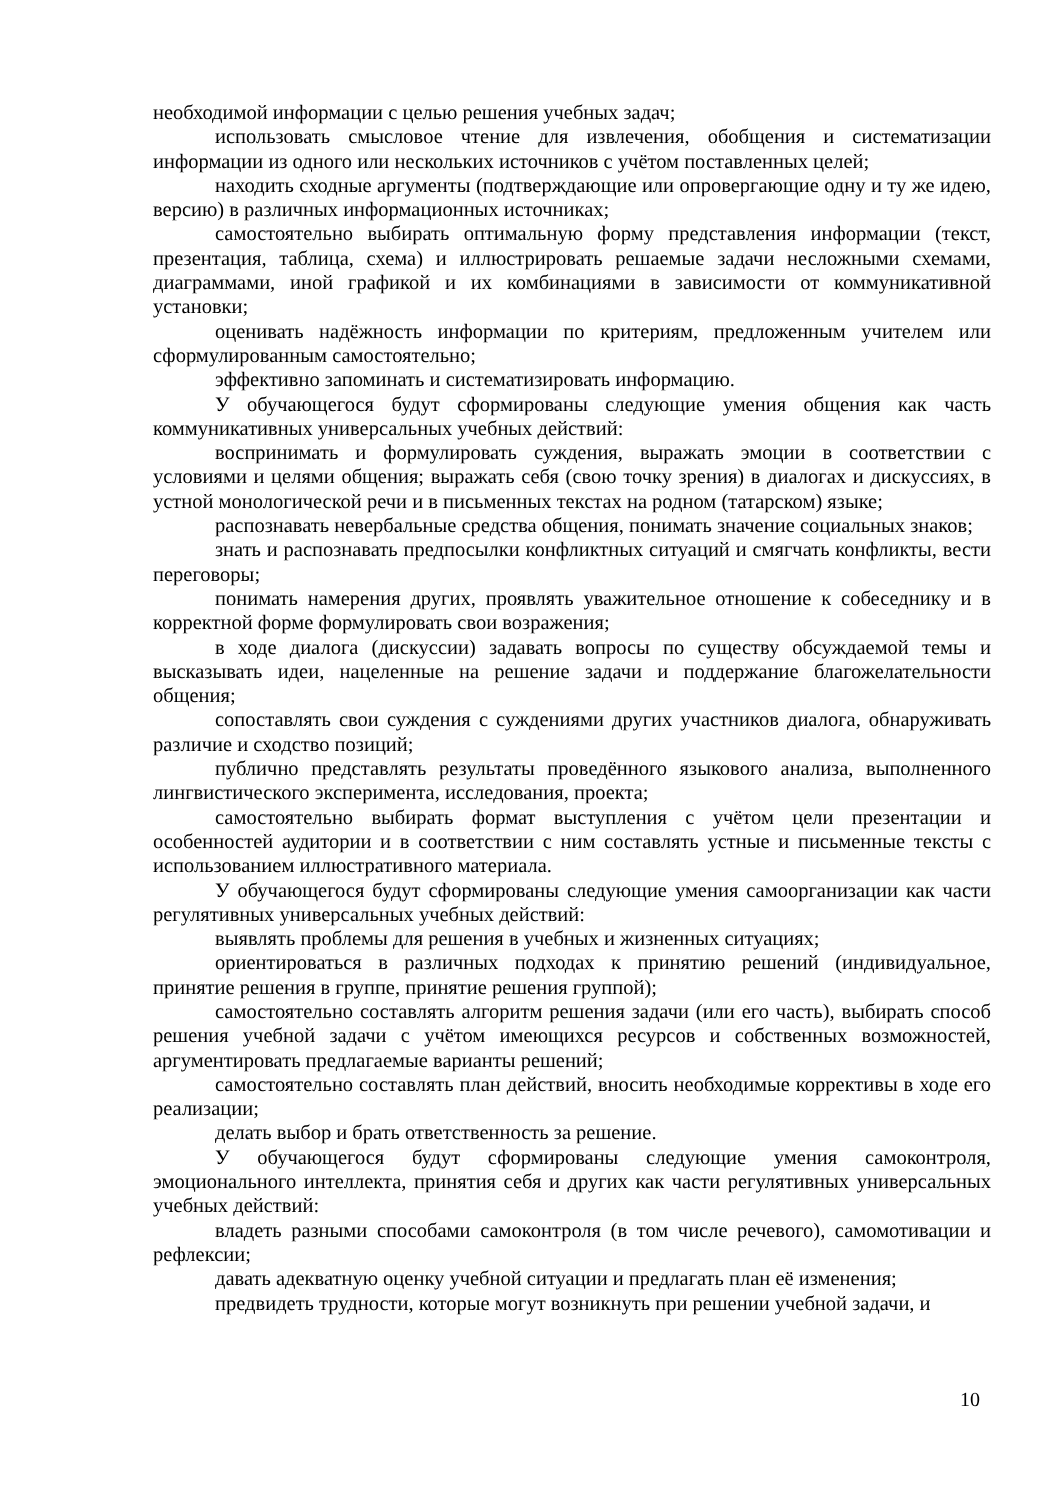необходимой информации с целью решения учебных задач;
использовать смысловое чтение для извлечения, обобщения и систематизации информации из одного или нескольких источников с учётом поставленных целей;
находить сходные аргументы (подтверждающие или опровергающие одну и ту же идею, версию) в различных информационных источниках;
самостоятельно выбирать оптимальную форму представления информации (текст, презентация, таблица, схема) и иллюстрировать решаемые задачи несложными схемами, диаграммами, иной графикой и их комбинациями в зависимости от коммуникативной установки;
оценивать надёжность информации по критериям, предложенным учителем или сформулированным самостоятельно;
эффективно запоминать и систематизировать информацию.
У обучающегося будут сформированы следующие умения общения как часть коммуникативных универсальных учебных действий:
воспринимать и формулировать суждения, выражать эмоции в соответствии с условиями и целями общения; выражать себя (свою точку зрения) в диалогах и дискуссиях, в устной монологической речи и в письменных текстах на родном (татарском) языке;
распознавать невербальные средства общения, понимать значение социальных знаков;
знать и распознавать предпосылки конфликтных ситуаций и смягчать конфликты, вести переговоры;
понимать намерения других, проявлять уважительное отношение к собеседнику и в корректной форме формулировать свои возражения;
в ходе диалога (дискуссии) задавать вопросы по существу обсуждаемой темы и высказывать идеи, нацеленные на решение задачи и поддержание благожелательности общения;
сопоставлять свои суждения с суждениями других участников диалога, обнаруживать различие и сходство позиций;
публично представлять результаты проведённого языкового анализа, выполненного лингвистического эксперимента, исследования, проекта;
самостоятельно выбирать формат выступления с учётом цели презентации и особенностей аудитории и в соответствии с ним составлять устные и письменные тексты с использованием иллюстративного материала.
У обучающегося будут сформированы следующие умения самоорганизации как части регулятивных универсальных учебных действий:
выявлять проблемы для решения в учебных и жизненных ситуациях;
ориентироваться в различных подходах к принятию решений (индивидуальное, принятие решения в группе, принятие решения группой);
самостоятельно составлять алгоритм решения задачи (или его часть), выбирать способ решения учебной задачи с учётом имеющихся ресурсов и собственных возможностей, аргументировать предлагаемые варианты решений;
самостоятельно составлять план действий, вносить необходимые коррективы в ходе его реализации;
делать выбор и брать ответственность за решение.
У обучающегося будут сформированы следующие умения самоконтроля, эмоционального интеллекта, принятия себя и других как части регулятивных универсальных учебных действий:
владеть разными способами самоконтроля (в том числе речевого), самомотивации и рефлексии;
давать адекватную оценку учебной ситуации и предлагать план её изменения;
предвидеть трудности, которые могут возникнуть при решении учебной задачи, и
10